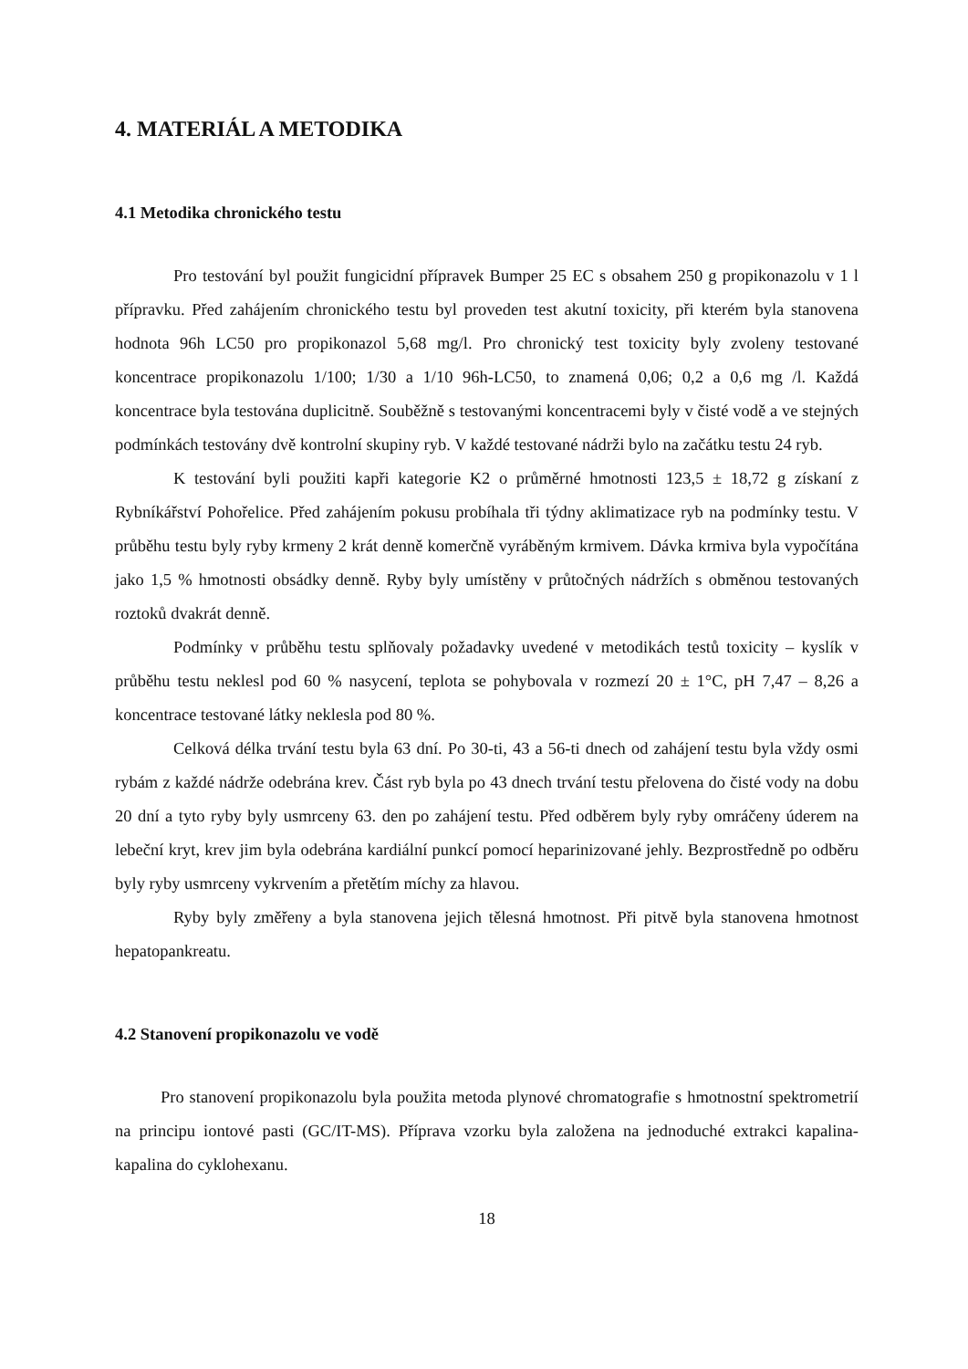4. MATERIÁL A METODIKA
4.1 Metodika chronického testu
Pro testování byl použit fungicidní přípravek Bumper 25 EC s obsahem 250 g propikonazolu v 1 l přípravku. Před zahájením chronického testu byl proveden test akutní toxicity, při kterém byla stanovena hodnota 96h LC50 pro propikonazol 5,68 mg/l. Pro chronický test toxicity byly zvoleny testované koncentrace propikonazolu 1/100; 1/30 a 1/10 96h-LC50, to znamená 0,06; 0,2 a 0,6 mg /l. Každá koncentrace byla testována duplicitně. Souběžně s testovanými koncentracemi byly v čisté vodě a ve stejných podmínkách testovány dvě kontrolní skupiny ryb. V každé testované nádrži bylo na začátku testu 24 ryb.
K testování byli použiti kapři kategorie K2 o průměrné hmotnosti 123,5 ± 18,72 g získaní z Rybníkářství Pohořelice. Před zahájením pokusu probíhala tři týdny aklimatizace ryb na podmínky testu. V průběhu testu byly ryby krmeny 2 krát denně komerčně vyráběným krmivem. Dávka krmiva byla vypočítána jako 1,5 % hmotnosti obsádky denně. Ryby byly umístěny v průtočných nádržích s obměnou testovaných roztoků dvakrát denně.
Podmínky v průběhu testu splňovaly požadavky uvedené v metodikách testů toxicity – kyslík v průběhu testu neklesl pod 60 % nasycení, teplota se pohybovala v rozmezí 20 ± 1°C, pH 7,47 – 8,26 a koncentrace testované látky neklesla pod 80 %.
Celková délka trvání testu byla 63 dní. Po 30-ti, 43 a 56-ti dnech od zahájení testu byla vždy osmi rybám z každé nádrže odebrána krev. Část ryb byla po 43 dnech trvání testu přelovena do čisté vody na dobu 20 dní a tyto ryby byly usmrceny 63. den po zahájení testu. Před odběrem byly ryby omráčeny úderem na lebeční kryt, krev jim byla odebrána kardiální punkcí pomocí heparinizované jehly. Bezprostředně po odběru byly ryby usmrceny vykrvením a přetětím míchy za hlavou.
Ryby byly změřeny a byla stanovena jejich tělesná hmotnost. Při pitvě byla stanovena hmotnost hepatopankreatu.
4.2 Stanovení propikonazolu ve vodě
Pro stanovení propikonazolu byla použita metoda plynové chromatografie s hmotnostní spektrometrií na principu iontové pasti (GC/IT-MS). Příprava vzorku byla založena na jednoduché extrakci kapalina-kapalina do cyklohexanu.
18